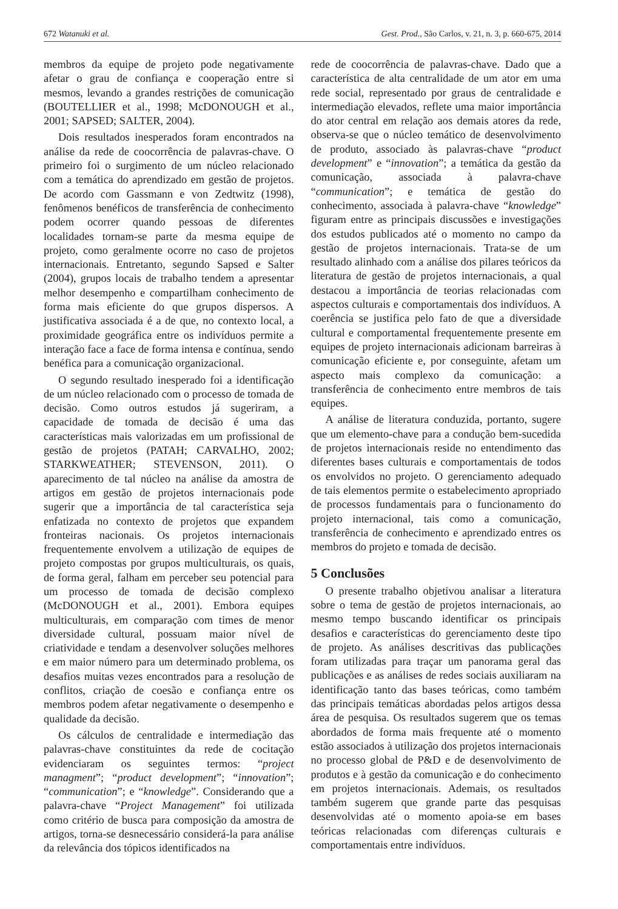672 Watanuki et al. Gest. Prod., São Carlos, v. 21, n. 3, p. 660-675, 2014
membros da equipe de projeto pode negativamente afetar o grau de confiança e cooperação entre si mesmos, levando a grandes restrições de comunicação (BOUTELLIER et al., 1998; McDONOUGH et al., 2001; SAPSED; SALTER, 2004).
Dois resultados inesperados foram encontrados na análise da rede de coocorrência de palavras-chave. O primeiro foi o surgimento de um núcleo relacionado com a temática do aprendizado em gestão de projetos. De acordo com Gassmann e von Zedtwitz (1998), fenômenos benéficos de transferência de conhecimento podem ocorrer quando pessoas de diferentes localidades tornam-se parte da mesma equipe de projeto, como geralmente ocorre no caso de projetos internacionais. Entretanto, segundo Sapsed e Salter (2004), grupos locais de trabalho tendem a apresentar melhor desempenho e compartilham conhecimento de forma mais eficiente do que grupos dispersos. A justificativa associada é a de que, no contexto local, a proximidade geográfica entre os indivíduos permite a interação face a face de forma intensa e contínua, sendo benéfica para a comunicação organizacional.
O segundo resultado inesperado foi a identificação de um núcleo relacionado com o processo de tomada de decisão. Como outros estudos já sugeriram, a capacidade de tomada de decisão é uma das características mais valorizadas em um profissional de gestão de projetos (PATAH; CARVALHO, 2002; STARKWEATHER; STEVENSON, 2011). O aparecimento de tal núcleo na análise da amostra de artigos em gestão de projetos internacionais pode sugerir que a importância de tal característica seja enfatizada no contexto de projetos que expandem fronteiras nacionais. Os projetos internacionais frequentemente envolvem a utilização de equipes de projeto compostas por grupos multiculturais, os quais, de forma geral, falham em perceber seu potencial para um processo de tomada de decisão complexo (McDONOUGH et al., 2001). Embora equipes multiculturais, em comparação com times de menor diversidade cultural, possuam maior nível de criatividade e tendam a desenvolver soluções melhores e em maior número para um determinado problema, os desafios muitas vezes encontrados para a resolução de conflitos, criação de coesão e confiança entre os membros podem afetar negativamente o desempenho e qualidade da decisão.
Os cálculos de centralidade e intermediação das palavras-chave constituintes da rede de cocitação evidenciaram os seguintes termos: “project managment”; “product development”; “innovation”; “communication”; e “knowledge”. Considerando que a palavra-chave “Project Management” foi utilizada como critério de busca para composição da amostra de artigos, torna-se desnecessário considerá-la para análise da relevância dos tópicos identificados na
rede de coocorrência de palavras-chave. Dado que a característica de alta centralidade de um ator em uma rede social, representado por graus de centralidade e intermediação elevados, reflete uma maior importância do ator central em relação aos demais atores da rede, observa-se que o núcleo temático de desenvolvimento de produto, associado às palavras-chave “product development” e “innovation”; a temática da gestão da comunicação, associada à palavra-chave “communication”; e temática de gestão do conhecimento, associada à palavra-chave “knowledge” figuram entre as principais discussões e investigações dos estudos publicados até o momento no campo da gestão de projetos internacionais. Trata-se de um resultado alinhado com a análise dos pilares teóricos da literatura de gestão de projetos internacionais, a qual destacou a importância de teorias relacionadas com aspectos culturais e comportamentais dos indivíduos. A coerência se justifica pelo fato de que a diversidade cultural e comportamental frequentemente presente em equipes de projeto internacionais adicionam barreiras à comunicação eficiente e, por conseguinte, afetam um aspecto mais complexo da comunicação: a transferência de conhecimento entre membros de tais equipes.
A análise de literatura conduzida, portanto, sugere que um elemento-chave para a condução bem-sucedida de projetos internacionais reside no entendimento das diferentes bases culturais e comportamentais de todos os envolvidos no projeto. O gerenciamento adequado de tais elementos permite o estabelecimento apropriado de processos fundamentais para o funcionamento do projeto internacional, tais como a comunicação, transferência de conhecimento e aprendizado entres os membros do projeto e tomada de decisão.
5 Conclusões
O presente trabalho objetivou analisar a literatura sobre o tema de gestão de projetos internacionais, ao mesmo tempo buscando identificar os principais desafios e características do gerenciamento deste tipo de projeto. As análises descritivas das publicações foram utilizadas para traçar um panorama geral das publicações e as análises de redes sociais auxiliaram na identificação tanto das bases teóricas, como também das principais temáticas abordadas pelos artigos dessa área de pesquisa. Os resultados sugerem que os temas abordados de forma mais frequente até o momento estão associados à utilização dos projetos internacionais no processo global de P&D e de desenvolvimento de produtos e à gestão da comunicação e do conhecimento em projetos internacionais. Ademais, os resultados também sugerem que grande parte das pesquisas desenvolvidas até o momento apoia-se em bases teóricas relacionadas com diferenças culturais e comportamentais entre indivíduos.